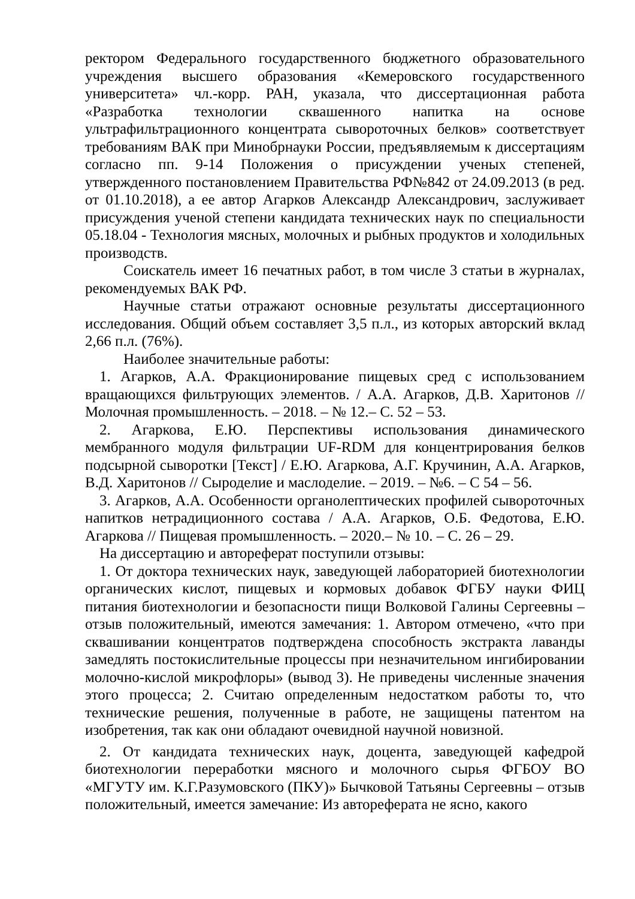ректором Федерального государственного бюджетного образовательного учреждения высшего образования «Кемеровского государственного университета» чл.-корр. РАН, указала, что диссертационная работа «Разработка технологии сквашенного напитка на основе ультрафильтрационного концентрата сывороточных белков» соответствует требованиям ВАК при Минобрнауки России, предъявляемым к диссертациям согласно пп. 9-14 Положения о присуждении ученых степеней, утвержденного постановлением Правительства РФ№842 от 24.09.2013 (в ред. от 01.10.2018), а ее автор Агарков Александр Александрович, заслуживает присуждения ученой степени кандидата технических наук по специальности 05.18.04 - Технология мясных, молочных и рыбных продуктов и холодильных производств.
Соискатель имеет 16 печатных работ, в том числе 3 статьи в журналах, рекомендуемых ВАК РФ.
Научные статьи отражают основные результаты диссертационного исследования. Общий объем составляет 3,5 п.л., из которых авторский вклад 2,66 п.л. (76%).
Наиболее значительные работы:
1. Агарков, А.А. Фракционирование пищевых сред с использованием вращающихся фильтрующих элементов. / А.А. Агарков, Д.В. Харитонов // Молочная промышленность. – 2018. – № 12.– С. 52 – 53.
2. Агаркова, Е.Ю. Перспективы использования динамического мембранного модуля фильтрации UF-RDM для концентрирования белков подсырной сыворотки [Текст] / Е.Ю. Агаркова, А.Г. Кручинин, А.А. Агарков, В.Д. Харитонов // Сыроделие и маслоделие. – 2019. – №6. – С 54 – 56.
3. Агарков, А.А. Особенности органолептических профилей сывороточных напитков нетрадиционного состава / А.А. Агарков, О.Б. Федотова, Е.Ю. Агаркова // Пищевая промышленность. – 2020.– № 10. – С. 26 – 29.
На диссертацию и автореферат поступили отзывы:
1. От доктора технических наук, заведующей лабораторией биотехнологии органических кислот, пищевых и кормовых добавок ФГБУ науки ФИЦ питания биотехнологии и безопасности пищи Волковой Галины Сергеевны – отзыв положительный, имеются замечания: 1. Автором отмечено, «что при сквашивании концентратов подтверждена способность экстракта лаванды замедлять постокислительные процессы при незначительном ингибировании молочно-кислой микрофлоры» (вывод 3). Не приведены численные значения этого процесса; 2. Считаю определенным недостатком работы то, что технические решения, полученные в работе, не защищены патентом на изобретения, так как они обладают очевидной научной новизной.
2. От кандидата технических наук, доцента, заведующей кафедрой биотехнологии переработки мясного и молочного сырья ФГБОУ ВО «МГУТУ им. К.Г.Разумовского (ПКУ)» Бычковой Татьяны Сергеевны – отзыв положительный, имеется замечание: Из автореферата не ясно, какого